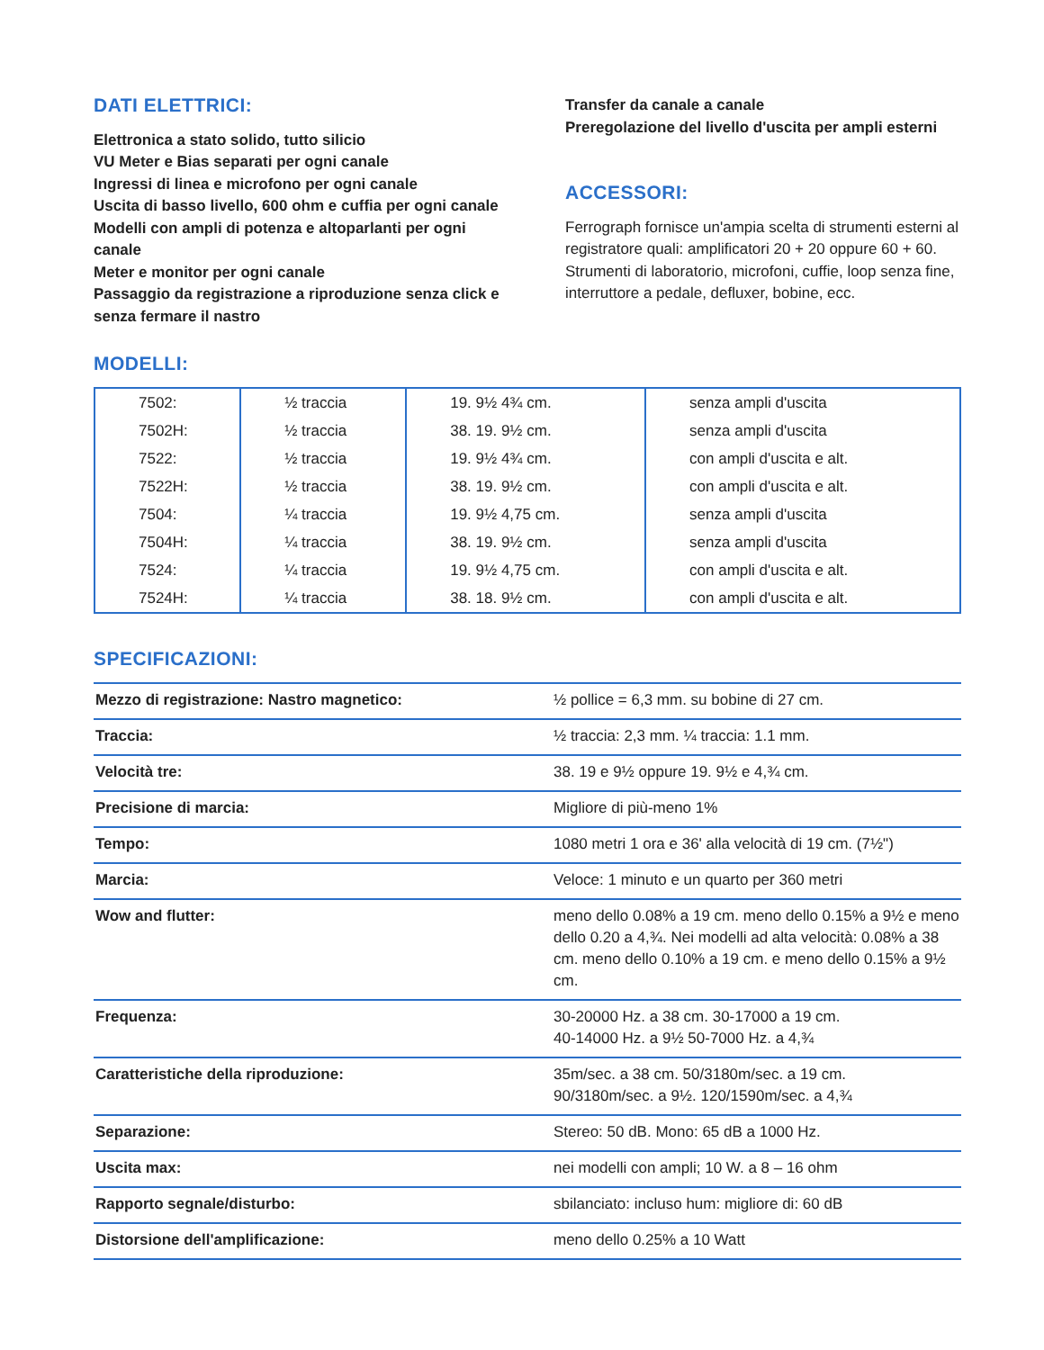DATI ELETTRICI:
Elettronica a stato solido, tutto silicio
VU Meter e Bias separati per ogni canale
Ingressi di linea e microfono per ogni canale
Uscita di basso livello, 600 ohm e cuffia per ogni canale
Modelli con ampli di potenza e altoparlanti per ogni canale
Meter e monitor per ogni canale
Passaggio da registrazione a riproduzione senza click e senza fermare il nastro
Transfer da canale a canale
Preregolazione del livello d'uscita per ampli esterni
ACCESSORI:
Ferrograph fornisce un'ampia scelta di strumenti esterni al registratore quali: amplificatori 20 + 20 oppure 60 + 60. Strumenti di laboratorio, microfoni, cuffie, loop senza fine, interruttore a pedale, defluxer, bobine, ecc.
MODELLI:
| 7502: | ½ traccia | 19. 9½ 4¾ cm. | senza ampli d'uscita |
| 7502H: | ½ traccia | 38. 19. 9½ cm. | senza ampli d'uscita |
| 7522: | ½ traccia | 19. 9½ 4¾ cm. | con ampli d'uscita e alt. |
| 7522H: | ½ traccia | 38. 19. 9½ cm. | con ampli d'uscita e alt. |
| 7504: | ¼ traccia | 19. 9½ 4,75 cm. | senza ampli d'uscita |
| 7504H: | ¼ traccia | 38. 19. 9½ cm. | senza ampli d'uscita |
| 7524: | ¼ traccia | 19. 9½ 4,75 cm. | con ampli d'uscita e alt. |
| 7524H: | ¼ traccia | 38. 18. 9½ cm. | con ampli d'uscita e alt. |
SPECIFICAZIONI:
| Mezzo di registrazione: Nastro magnetico: | ½ pollice = 6,3 mm. su bobine di 27 cm. |
| Traccia: | ½ traccia: 2,3 mm. ¼ traccia: 1.1 mm. |
| Velocità tre: | 38. 19 e 9½ oppure 19. 9½ e 4,¾ cm. |
| Precisione di marcia: | Migliore di più-meno 1% |
| Tempo: | 1080 metri 1 ora e 36' alla velocità di 19 cm. (7½") |
| Marcia: | Veloce: 1 minuto e un quarto per 360 metri |
| Wow and flutter: | meno dello 0.08% a 19 cm. meno dello 0.15% a 9½ e meno dello 0.20 a 4,¾. Nei modelli ad alta velocità: 0.08% a 38 cm. meno dello 0.10% a 19 cm. e meno dello 0.15% a 9½ cm. |
| Frequenza: | 30-20000 Hz. a 38 cm. 30-17000 a 19 cm. 40-14000 Hz. a 9½ 50-7000 Hz. a 4,¾ |
| Caratteristiche della riproduzione: | 35m/sec. a 38 cm. 50/3180m/sec. a 19 cm. 90/3180m/sec. a 9½. 120/1590m/sec. a 4,¾ |
| Separazione: | Stereo: 50 dB. Mono: 65 dB a 1000 Hz. |
| Uscita max: | nei modelli con ampli; 10 W. a 8 – 16 ohm |
| Rapporto segnale/disturbo: | sbilanciato: incluso hum: migliore di: 60 dB |
| Distorsione dell'amplificazione: | meno dello 0.25% a 10 Watt |